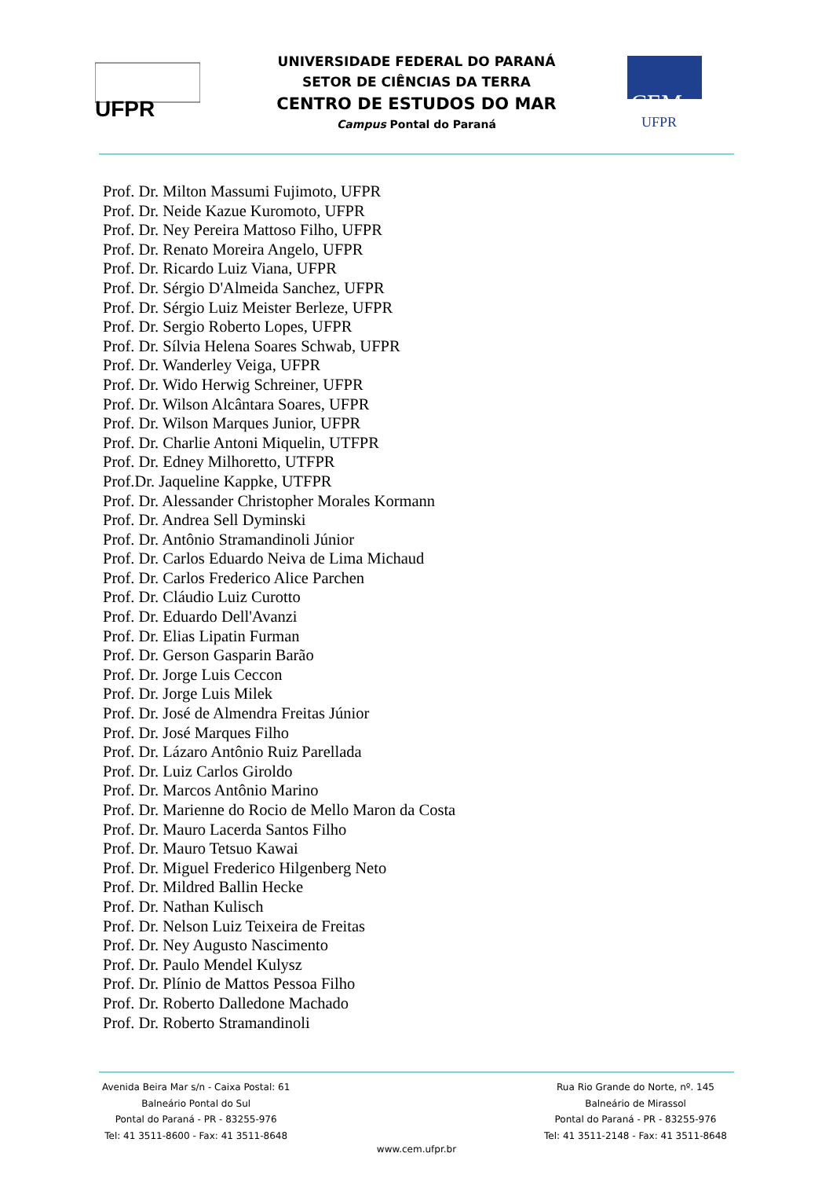UFPR
CEM
UFPR
UNIVERSIDADE FEDERAL DO PARANÁ
SETOR DE CIÊNCIAS DA TERRA
CENTRO DE ESTUDOS DO MAR
Campus Pontal do Paraná
Prof. Dr. Milton Massumi Fujimoto, UFPR
Prof. Dr. Neide Kazue Kuromoto, UFPR
Prof. Dr. Ney Pereira Mattoso Filho, UFPR
Prof. Dr. Renato Moreira Angelo, UFPR
Prof. Dr. Ricardo Luiz Viana, UFPR
Prof. Dr. Sérgio D'Almeida Sanchez, UFPR
Prof. Dr. Sérgio Luiz Meister Berleze, UFPR
Prof. Dr. Sergio Roberto Lopes, UFPR
Prof. Dr. Sílvia Helena Soares Schwab, UFPR
Prof. Dr. Wanderley Veiga, UFPR
Prof. Dr. Wido Herwig Schreiner, UFPR
Prof. Dr. Wilson Alcântara Soares, UFPR
Prof. Dr. Wilson Marques Junior, UFPR
Prof. Dr. Charlie Antoni Miquelin, UTFPR
Prof. Dr. Edney Milhoretto, UTFPR
Prof.Dr. Jaqueline Kappke, UTFPR
Prof. Dr. Alessander Christopher Morales Kormann
Prof. Dr. Andrea Sell Dyminski
Prof. Dr. Antônio Stramandinoli Júnior
Prof. Dr. Carlos Eduardo Neiva de Lima Michaud
Prof. Dr. Carlos Frederico Alice Parchen
Prof. Dr. Cláudio Luiz Curotto
Prof. Dr. Eduardo Dell'Avanzi
Prof. Dr. Elias Lipatin Furman
Prof. Dr. Gerson Gasparin Barão
Prof. Dr. Jorge Luis Ceccon
Prof. Dr. Jorge Luis Milek
Prof. Dr. José de Almendra Freitas Júnior
Prof. Dr. José Marques Filho
Prof. Dr. Lázaro Antônio Ruiz Parellada
Prof. Dr. Luiz Carlos Giroldo
Prof. Dr. Marcos Antônio Marino
Prof. Dr. Marienne do Rocio de Mello Maron da Costa
Prof. Dr. Mauro Lacerda Santos Filho
Prof. Dr. Mauro Tetsuo Kawai
Prof. Dr. Miguel Frederico Hilgenberg Neto
Prof. Dr. Mildred Ballin Hecke
Prof. Dr. Nathan Kulisch
Prof. Dr. Nelson Luiz Teixeira de Freitas
Prof. Dr. Ney Augusto Nascimento
Prof. Dr. Paulo Mendel Kulysz
Prof. Dr. Plínio de Mattos Pessoa Filho
Prof. Dr. Roberto Dalledone Machado
Prof. Dr. Roberto Stramandinoli
Avenida Beira Mar s/n - Caixa Postal: 61
Balneário Pontal do Sul
Pontal do Paraná - PR - 83255-976
Tel: 41 3511-8600 - Fax: 41 3511-8648
Rua Rio Grande do Norte, nº. 145
Balneário de Mirassol
Pontal do Paraná - PR - 83255-976
Tel: 41 3511-2148 - Fax: 41 3511-8648
www.cem.ufpr.br